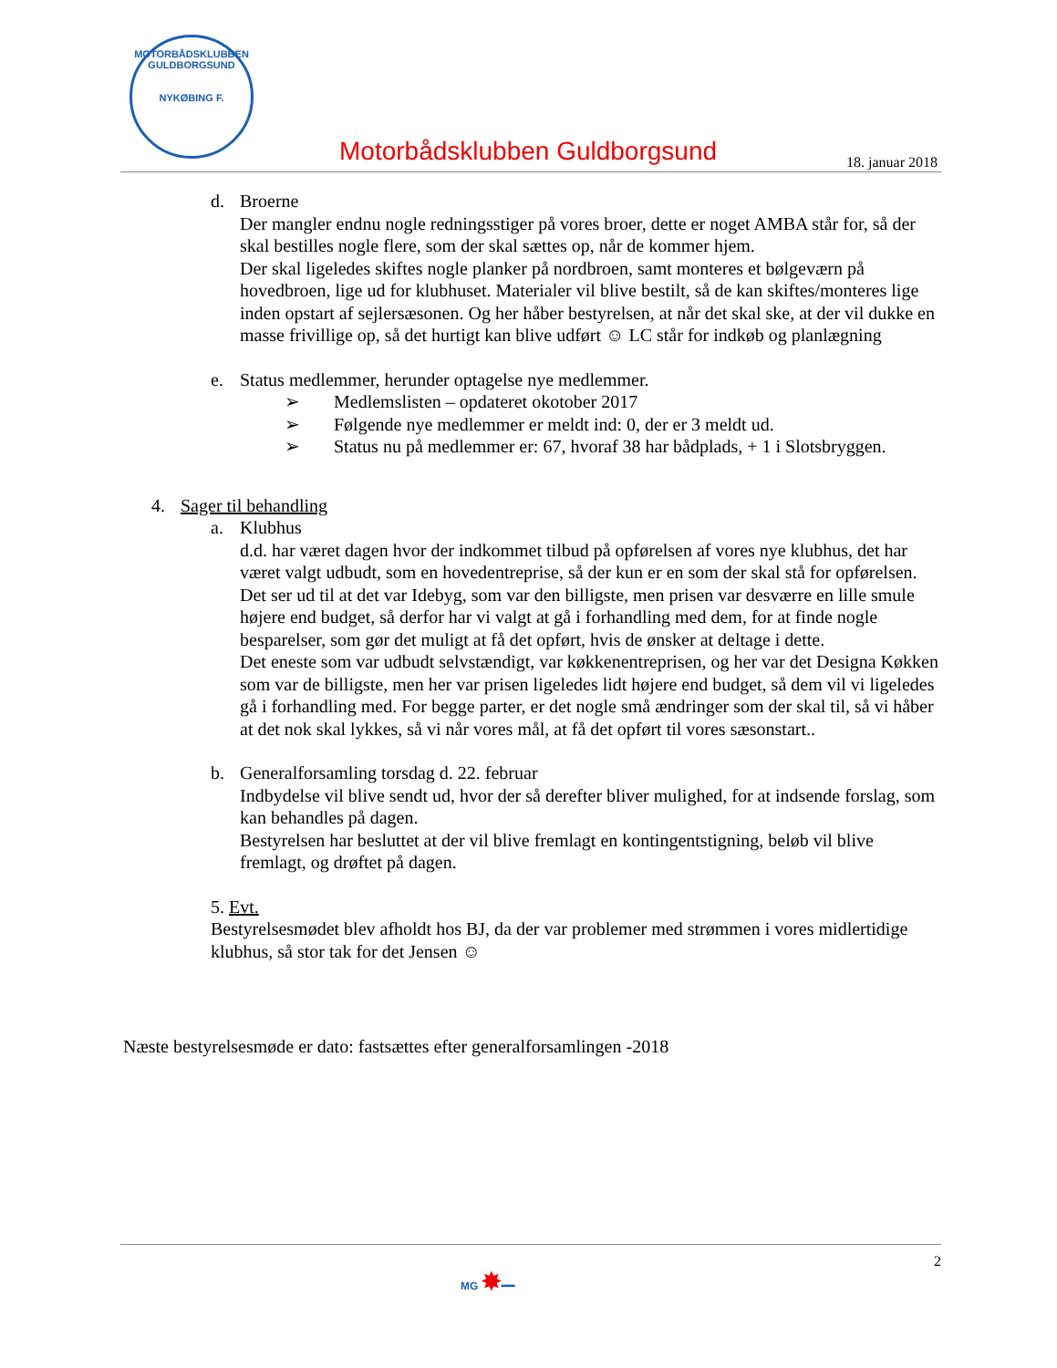MOTORBÅDSKLUBBEN GULDBORGSUND
NYKØBING F.
Motorbådsklubben Guldborgsund 18. januar 2018
d. Broerne
Der mangler endnu nogle redningsstiger på vores broer, dette er noget AMBA står for, så der skal bestilles nogle flere, som der skal sættes op, når de kommer hjem.
Der skal ligeledes skiftes nogle planker på nordbroen, samt monteres et bølgeværn på hovedbroen, lige ud for klubhuset. Materialer vil blive bestilt, så de kan skiftes/monteres lige inden opstart af sejlersæsonen. Og her håber bestyrelsen, at når det skal ske, at der vil dukke en masse frivillige op, så det hurtigt kan blive udført ☺ LC står for indkøb og planlægning
e. Status medlemmer, herunder optagelse nye medlemmer.
➢ Medlemslisten – opdateret okotober 2017
➢ Følgende nye medlemmer er meldt ind: 0, der er 3 meldt ud.
➢ Status nu på medlemmer er: 67, hvoraf 38 har bådplads, + 1 i Slotsbryggen.
4. Sager til behandling
a. Klubhus
d.d. har været dagen hvor der indkommet tilbud på opførelsen af vores nye klubhus, det har været valgt udbudt, som en hovedentreprise, så der kun er en som der skal stå for opførelsen.
Det ser ud til at det var Idebyg, som var den billigste, men prisen var desværre en lille smule højere end budget, så derfor har vi valgt at gå i forhandling med dem, for at finde nogle besparelser, som gør det muligt at få det opført, hvis de ønsker at deltage i dette.
Det eneste som var udbudt selvstændigt, var køkkenentreprisen, og her var det Designa Køkken som var de billigste, men her var prisen ligeledes lidt højere end budget, så dem vil vi ligeledes gå i forhandling med. For begge parter, er det nogle små ændringer som der skal til, så vi håber at det nok skal lykkes, så vi når vores mål, at få det opført til vores sæsonstart..
b. Generalforsamling torsdag d. 22. februar
Indbydelse vil blive sendt ud, hvor der så derefter bliver mulighed, for at indsende forslag, som kan behandles på dagen.
Bestyrelsen har besluttet at der vil blive fremlagt en kontingentstigning, beløb vil blive fremlagt, og drøftet på dagen.
5. Evt.
Bestyrelsesmødet blev afholdt hos BJ, da der var problemer med strømmen i vores midlertidige klubhus, så stor tak for det Jensen ☺
Næste bestyrelsesmøde er dato: fastsættes efter generalforsamlingen -2018
2
MG ✸━━